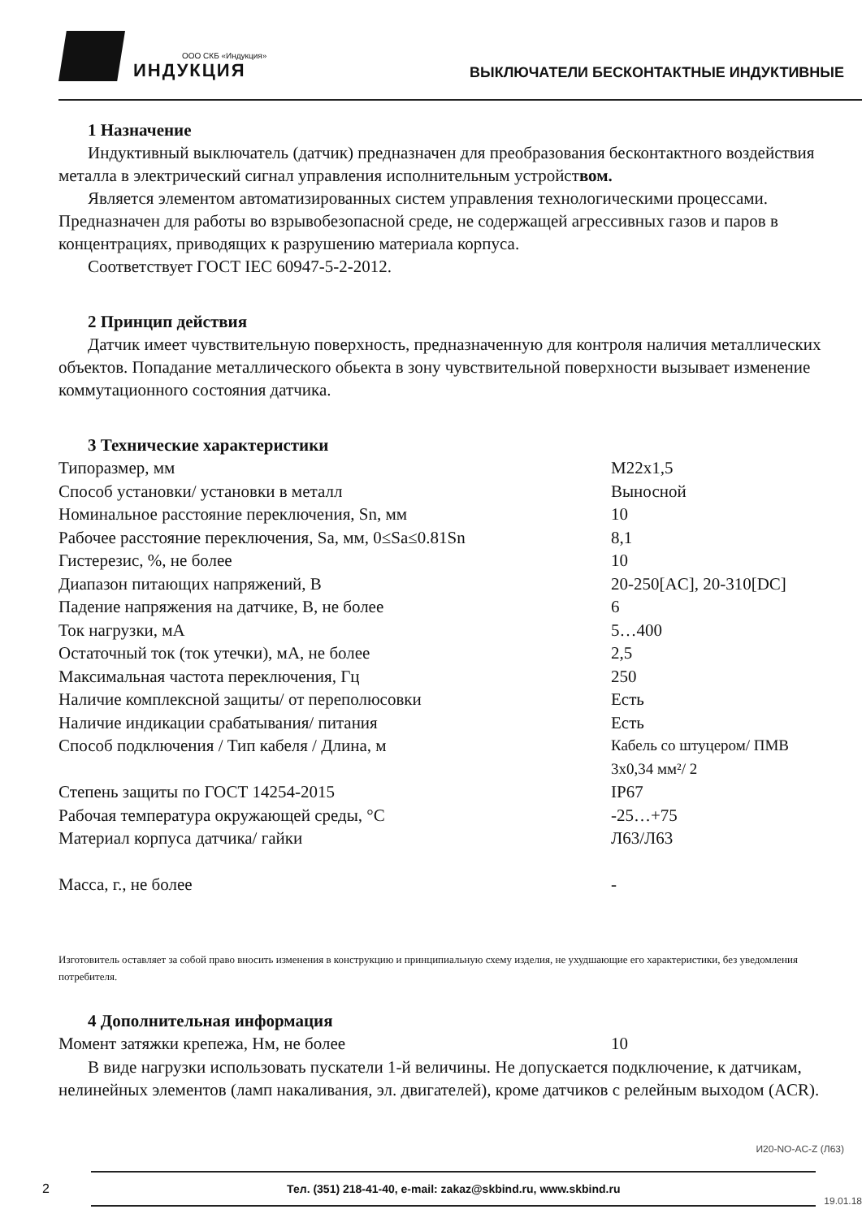ООО СКБ «Индукция»
ИНДУКЦИЯ
ВЫКЛЮЧАТЕЛИ БЕСКОНТАКТНЫЕ ИНДУКТИВНЫЕ
1 Назначение
Индуктивный выключатель (датчик) предназначен для преобразования бесконтактного воздействия металла в электрический сигнал управления исполнительным устройством.
Является элементом автоматизированных систем управления технологическими процессами. Предназначен для работы во взрывобезопасной среде, не содержащей агрессивных газов и паров в концентрациях, приводящих к разрушению материала корпуса.
Соответствует ГОСТ IEC 60947-5-2-2012.
2 Принцип действия
Датчик имеет чувствительную поверхность, предназначенную для контроля наличия металлических объектов. Попадание металлического обьекта в зону чувствительной поверхности вызывает изменение коммутационного состояния датчика.
3 Технические характеристики
| Типоразмер, мм | М22х1,5 |
| Способ установки/ установки в металл | Выносной |
| Номинальное расстояние переключения, Sn, мм | 10 |
| Рабочее расстояние переключения, Sa, мм, 0≤Sa≤0.81Sn | 8,1 |
| Гистерезис, %, не более | 10 |
| Диапазон питающих напряжений, В | 20-250[AC], 20-310[DC] |
| Падение напряжения на датчике, В, не более | 6 |
| Ток нагрузки, мА | 5…400 |
| Остаточный ток (ток утечки), мА, не более | 2,5 |
| Максимальная частота переключения, Гц | 250 |
| Наличие комплексной защиты/ от переполюсовки | Есть |
| Наличие индикации срабатывания/ питания | Есть |
| Способ подключения / Тип кабеля / Длина, м | Кабель со штуцером/ ПМВ 3х0,34 мм²/ 2 |
| Степень защиты по ГОСТ 14254-2015 | IP67 |
| Рабочая температура окружающей среды, °С | -25…+75 |
| Материал корпуса датчика/ гайки | Л63/Л63 |
| Масса, г., не более | - |
Изготовитель оставляет за собой право вносить изменения в конструкцию и принципиальную схему изделия, не ухудшающие его характеристики, без уведомления потребителя.
4 Дополнительная информация
| Момент затяжки крепежа, Нм, не более | 10 |
В виде нагрузки использовать пускатели 1-й величины. Не допускается подключение, к датчикам, нелинейных элементов (ламп накаливания, эл. двигателей), кроме датчиков с релейным выходом (ACR).
И20-NO-AC-Z (Л63)
2
Тел. (351) 218-41-40, e-mail: zakaz@skbind.ru, www.skbind.ru
19.01.18